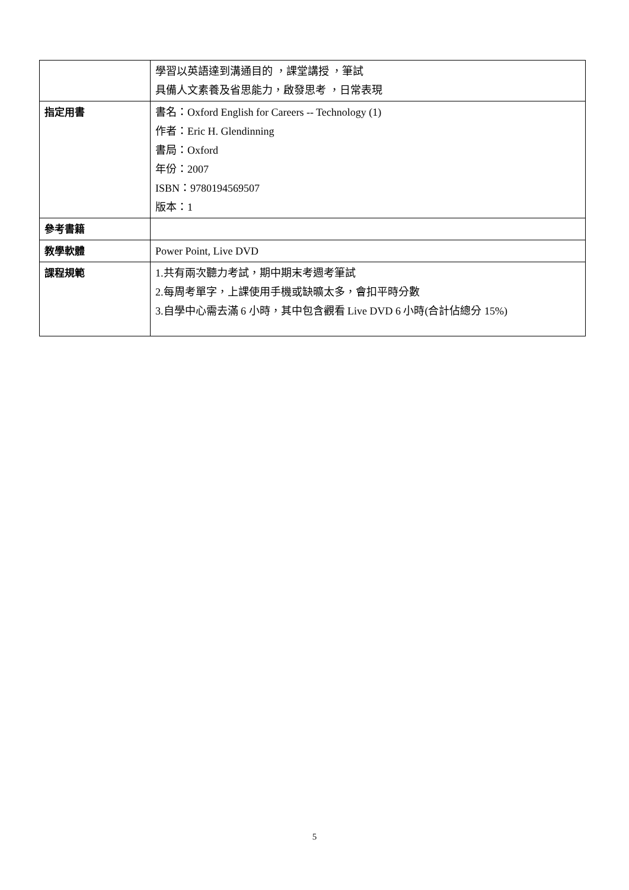| | 學習以英語達到溝通目的 ，課堂講授 ，筆試 具備人文素養及省思能力，啟發思考 ，日常表現 |
| 指定用書 | 書名：Oxford English for Careers -- Technology (1) 作者：Eric H. Glendinning 書局：Oxford 年份：2007 ISBN：9780194569507 版本：1 |
| 參考書籍 | |
| 教學軟體 | Power Point, Live DVD |
| 課程規範 | 1.共有兩次聽力考試，期中期末考週考筆試 2.每周考單字，上課使用手機或缺曠太多，會扣平時分數 3.自學中心需去滿 6 小時，其中包含觀看 Live DVD 6 小時(合計佔總分 15%) |
5